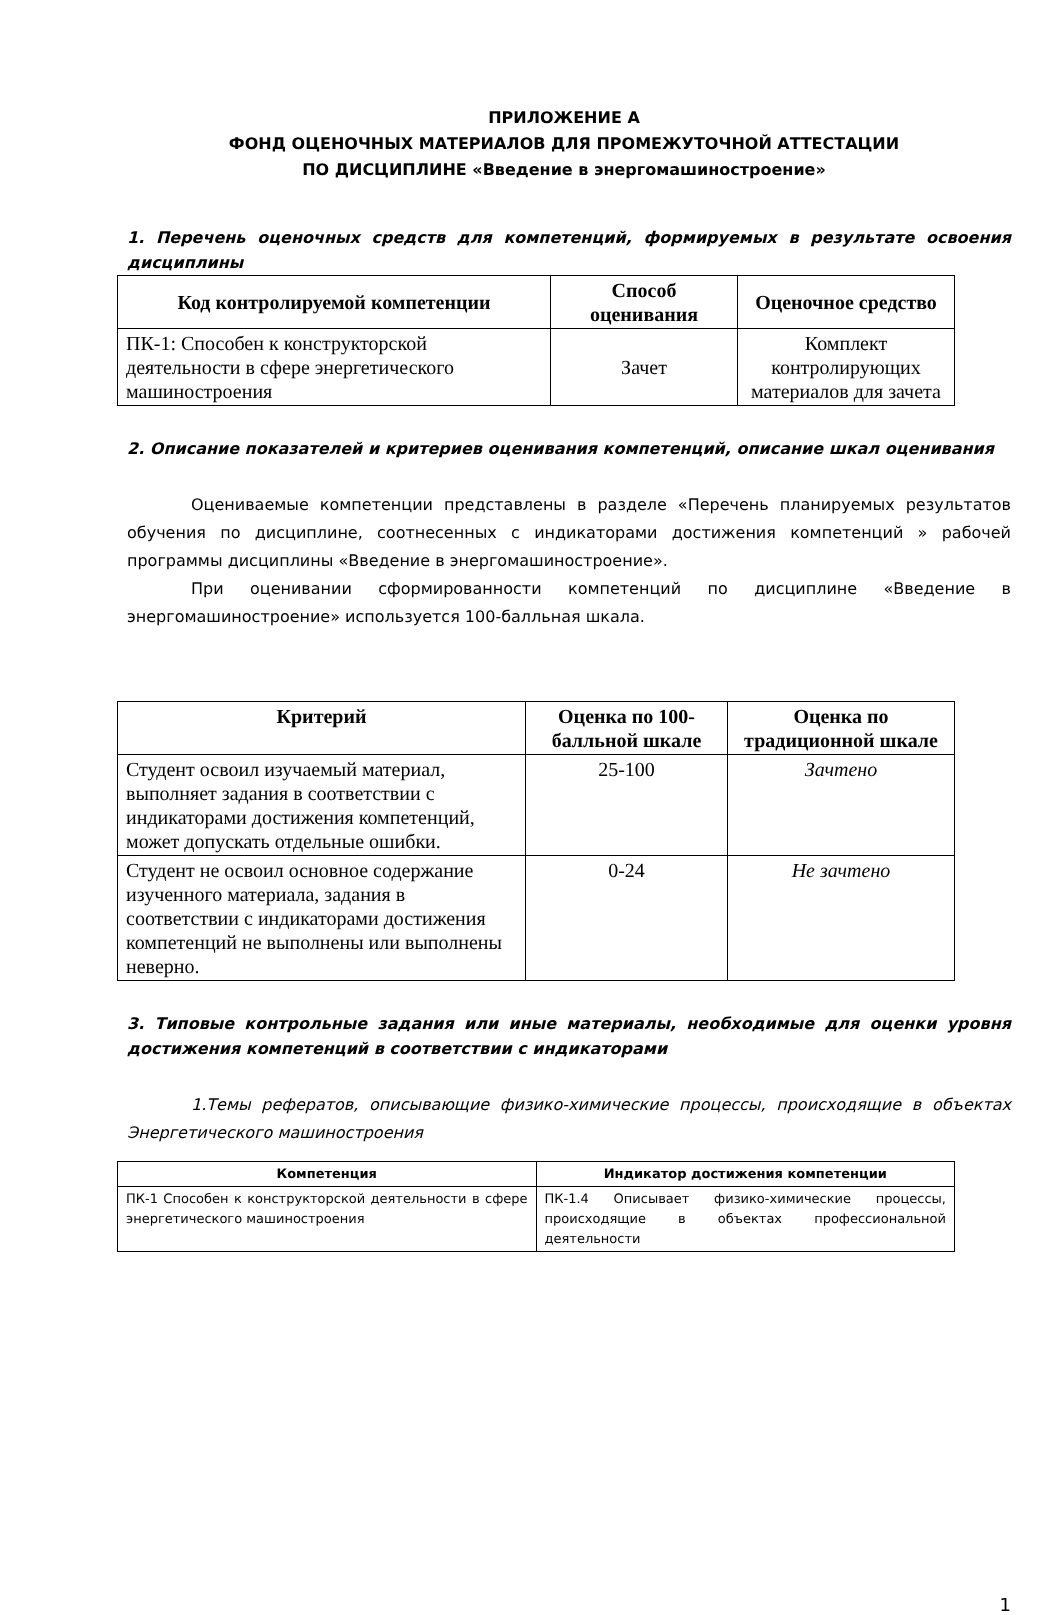ПРИЛОЖЕНИЕ А
ФОНД ОЦЕНОЧНЫХ МАТЕРИАЛОВ ДЛЯ ПРОМЕЖУТОЧНОЙ АТТЕСТАЦИИ
ПО ДИСЦИПЛИНЕ «Введение в энергомашиностроение»
1. Перечень оценочных средств для компетенций, формируемых в результате освоения дисциплины
| Код контролируемой компетенции | Способ оценивания | Оценочное средство |
| --- | --- | --- |
| ПК-1: Способен к конструкторской деятельности в сфере энергетического машиностроения | Зачет | Комплект контролирующих материалов для зачета |
2. Описание показателей и критериев оценивания компетенций, описание шкал оценивания
Оцениваемые компетенции представлены в разделе «Перечень планируемых результатов обучения по дисциплине, соотнесенных с индикаторами достижения компетенций » рабочей программы дисциплины «Введение в энергомашиностроение».
При оценивании сформированности компетенций по дисциплине «Введение в энергомашиностроение» используется 100-балльная шкала.
| Критерий | Оценка по 100-балльной шкале | Оценка по традиционной шкале |
| --- | --- | --- |
| Студент освоил изучаемый материал, выполняет задания в соответствии с индикаторами достижения компетенций, может допускать отдельные ошибки. | 25-100 | Зачтено |
| Студент не освоил основное содержание изученного материала, задания в соответствии с индикаторами достижения компетенций не выполнены или выполнены неверно. | 0-24 | Не зачтено |
3. Типовые контрольные задания или иные материалы, необходимые для оценки уровня достижения компетенций в соответствии с индикаторами
1.Темы рефератов, описывающие физико-химические процессы, происходящие в объектах Энергетического машиностроения
| Компетенция | Индикатор достижения компетенции |
| --- | --- |
| ПК-1 Способен к конструкторской деятельности в сфере энергетического машиностроения | ПК-1.4 Описывает физико-химические процессы, происходящие в объектах профессиональной деятельности |
1